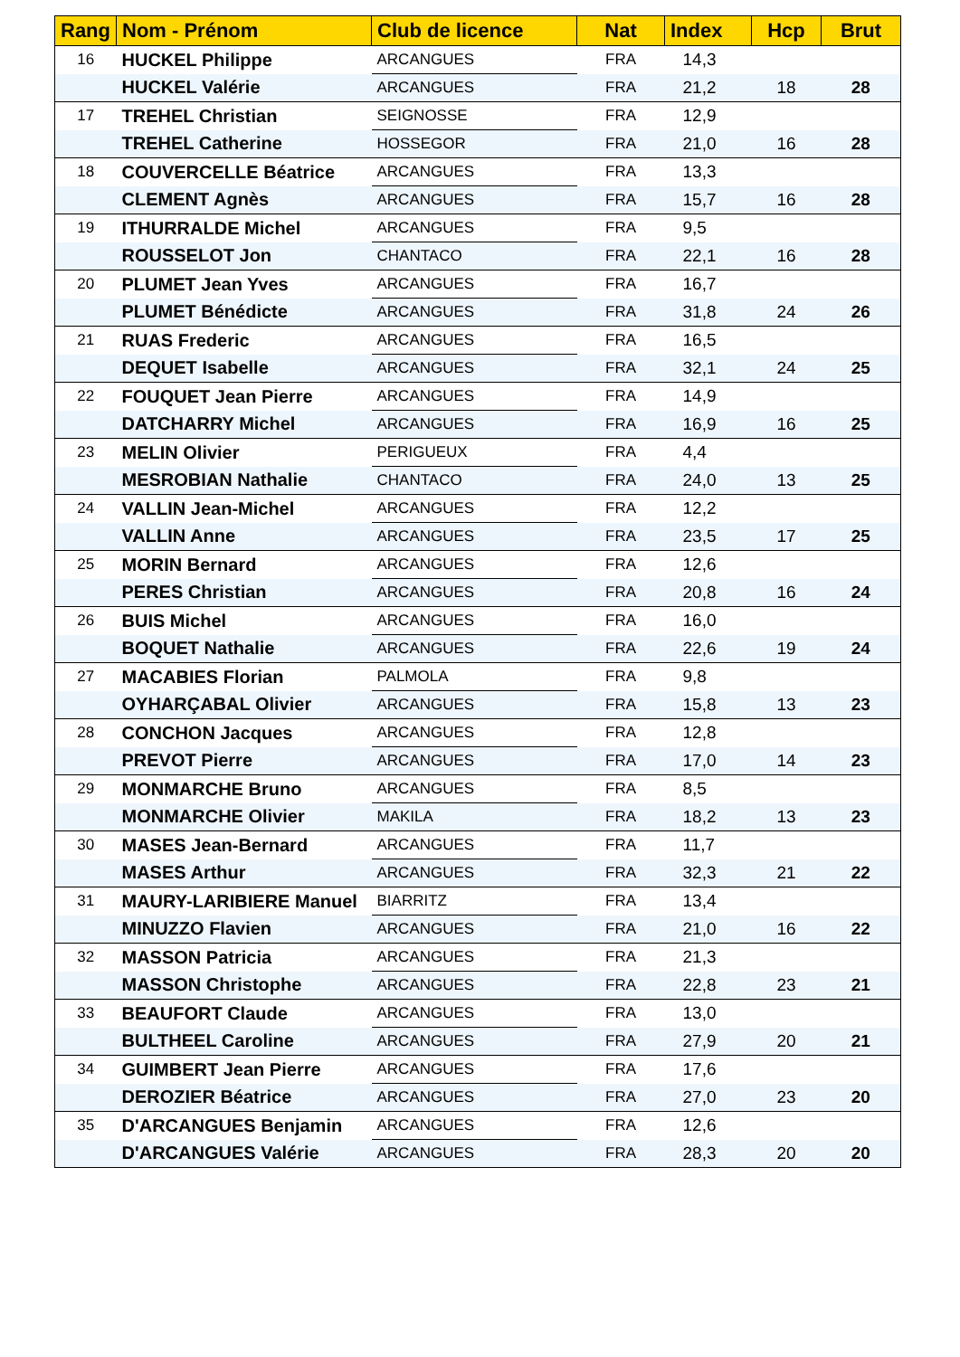| Rang | Nom - Prénom | Club de licence | Nat | Index | Hcp | Brut |
| --- | --- | --- | --- | --- | --- | --- |
| 16 | HUCKEL Philippe | ARCANGUES | FRA | 14,3 | | |
| | HUCKEL Valérie | ARCANGUES | FRA | 21,2 | 18 | 28 |
| 17 | TREHEL Christian | SEIGNOSSE | FRA | 12,9 | | |
| | TREHEL Catherine | HOSSEGOR | FRA | 21,0 | 16 | 28 |
| 18 | COUVERCELLE Béatrice | ARCANGUES | FRA | 13,3 | | |
| | CLEMENT Agnès | ARCANGUES | FRA | 15,7 | 16 | 28 |
| 19 | ITHURRALDE Michel | ARCANGUES | FRA | 9,5 | | |
| | ROUSSELOT Jon | CHANTACO | FRA | 22,1 | 16 | 28 |
| 20 | PLUMET Jean Yves | ARCANGUES | FRA | 16,7 | | |
| | PLUMET Bénédicte | ARCANGUES | FRA | 31,8 | 24 | 26 |
| 21 | RUAS Frederic | ARCANGUES | FRA | 16,5 | | |
| | DEQUET Isabelle | ARCANGUES | FRA | 32,1 | 24 | 25 |
| 22 | FOUQUET Jean Pierre | ARCANGUES | FRA | 14,9 | | |
| | DATCHARRY Michel | ARCANGUES | FRA | 16,9 | 16 | 25 |
| 23 | MELIN Olivier | PERIGUEUX | FRA | 4,4 | | |
| | MESROBIAN Nathalie | CHANTACO | FRA | 24,0 | 13 | 25 |
| 24 | VALLIN Jean-Michel | ARCANGUES | FRA | 12,2 | | |
| | VALLIN Anne | ARCANGUES | FRA | 23,5 | 17 | 25 |
| 25 | MORIN Bernard | ARCANGUES | FRA | 12,6 | | |
| | PERES Christian | ARCANGUES | FRA | 20,8 | 16 | 24 |
| 26 | BUIS Michel | ARCANGUES | FRA | 16,0 | | |
| | BOQUET Nathalie | ARCANGUES | FRA | 22,6 | 19 | 24 |
| 27 | MACABIES Florian | PALMOLA | FRA | 9,8 | | |
| | OYHARÇABAL Olivier | ARCANGUES | FRA | 15,8 | 13 | 23 |
| 28 | CONCHON Jacques | ARCANGUES | FRA | 12,8 | | |
| | PREVOT Pierre | ARCANGUES | FRA | 17,0 | 14 | 23 |
| 29 | MONMARCHE Bruno | ARCANGUES | FRA | 8,5 | | |
| | MONMARCHE Olivier | MAKILA | FRA | 18,2 | 13 | 23 |
| 30 | MASES Jean-Bernard | ARCANGUES | FRA | 11,7 | | |
| | MASES Arthur | ARCANGUES | FRA | 32,3 | 21 | 22 |
| 31 | MAURY-LARIBIERE Manuel | BIARRITZ | FRA | 13,4 | | |
| | MINUZZO Flavien | ARCANGUES | FRA | 21,0 | 16 | 22 |
| 32 | MASSON Patricia | ARCANGUES | FRA | 21,3 | | |
| | MASSON Christophe | ARCANGUES | FRA | 22,8 | 23 | 21 |
| 33 | BEAUFORT Claude | ARCANGUES | FRA | 13,0 | | |
| | BULTHEEL Caroline | ARCANGUES | FRA | 27,9 | 20 | 21 |
| 34 | GUIMBERT Jean Pierre | ARCANGUES | FRA | 17,6 | | |
| | DEROZIER Béatrice | ARCANGUES | FRA | 27,0 | 23 | 20 |
| 35 | D'ARCANGUES Benjamin | ARCANGUES | FRA | 12,6 | | |
| | D'ARCANGUES Valérie | ARCANGUES | FRA | 28,3 | 20 | 20 |